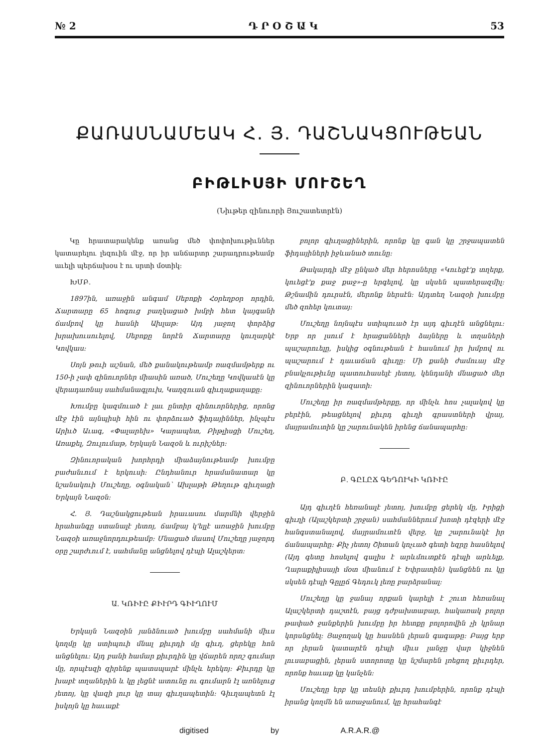№ 2 Դ Ր Օ Շ Ա Կ 53
ՔԱՌԱՍՆԱՄԵԱԿ Հ. Յ. ԴԱՇՆԱԿՑՈՒԹԵԱՆ
ԲԻԹԼԻՍՅԻ ՄՈՒՇԵՂ
(Նիւթեր զինուորի Յուշատետրէն)
Կը հրատարակենք առանց մեծ փոփոխութիւններ կատարելու լեզուին մէջ, որ իր անճարտր շարադրութեամբ աւելի պերճախօս է ու սրտի մօտիկ:
ԽՄԲ.
1897ին, առաջին անգամ Սեբոքի Հօրեղբօր որդին, Ճարտարը 65 հոգուց բաղկացած խմբի հետ կայգանի ճամբով կը հասնի Ախլաթ: Այդ յաջող փորձից խրախուսուելով, Սեբոքը նորէն Ճարտարը կուղարկէ Կովկաս:
Սոյն թուի աշնան, մեծ քանակութեամբ ռազմամթերք ու 150-ի չափ զինուորներ միասին առած, Մուշեղը Կովկասէն կը վերադառնայ սահմանագլուխ, Կաղզուան գիւղաքաղաքը:
Խումբը կազմուած է լաւ ընտիր զինուորներից, որոնց մէջ էին այնպիսի հին ու փորձուած ֆիդայիններ, ինչպէս Արիւծ Աւագ, «Փալարեխ» Կարապետ, Բիթլիսցի Մուշեղ, Առաքել, Զուլումաթ, Երկայն Նազօն և ուրիշներ:
Զինուորական խորհրդի միաձայնութեամբ խումբը բաժանւում է երկուսի: Ընդհանուր հրամանատար կը նշանակուի Մուշեղը, օգնական՝ Ախլաթի Թեղութ գիւղացի Երկայն Նազօն:
Հ. Յ. Դաշնակցութեան իրաւասու մարմնի վերջին հրահանգը ստանալէ յետոյ, ճամբայ կ'ելլէ առաջին խումբը Նազօի առաջնորդութեամբ: Մնացած մասով Մուշեղը յաջորդ օրը շարժւում է, սահմանը անցնելով դէպի Ալաշկերտ:
Ա. ԿՌԻՒԸ ՔԻՒՐԴ ԳԻՒՂՈՒՄ
Երկայն Նազօին յանձնուած խումբը սահմանի միւս կողմը կը ստիպուի մնալ քիւրդի մը գիւղ, ցերեկը հոն անցնելու: Այդ բանի համար քիւրդին կը վճարեն որոշ գումար մը, որպէսզի զիրենք պատսպարէ մինչև երեկոյ: Քիւրդը կը խաբէ տղաներին և կը լեցնէ ատունը ու գումարն էլ առնելուց յետոյ, կը վազի լուր կը տայ գիւղապետին: Գիւղապետն էլ իսկոյն կը հաւաքէ
բոլոր գիւղացիներին, որոնք կը գան կը շրջապատեն ֆիդայիների իջևանած տունը:
Թակարդի մէջ ընկած մեր հերոսները «Կուեցէ'ք տղերք, կուեցէ'ք քաջ քաջ»-ը երգելով, կը սկսեն պատերազմիլ: Թշնամին դուրսէն, մերոնք ներսէն: Այդտեղ Նազօի խումբը մեծ զոհեր կուտայ:
Մուշեղը նոյնպէս ստիպուած էր այդ գիւղէն անցնելու: Երբ որ լսում է հրացանների ձայները և տղաների պաշարուելը, իսկից օգնութեան է հասնում իր խմբով ու պաշարում է դաւաճան գիւղը: Մի քանի ժամուայ մէջ բնակչութիւնը պատուհասելէ յետոյ, կենդանի մնացած մեր զինուորներին կազատի:
Մուշեղը իր ռազմամթերքը, որ մինչև հոս չալակով կը բերէին, թեացնելով քիւրդ գիւղի գրաստների վրայ, մայրամուտին կը շարունակեն իրենց ճանապարհը:
Բ. ԳԸԼԸՃ ԳԵԴՈՒԿԻ ԿՌԻՒԸ
Այդ գիւղէն հեռանալէ յետոյ, խումբը ցերեկ մը, Իրիցի գիւղի (Ալաշկերտի շրջան) սահմաններում խոտի դէզերի մէջ հանգստանալով, մայրամուտէն վերջ, կը շարունակէ իր ճանապարհը: Քիչ յետոյ Շիտան կոչւած գետի եզրը հասնելով (Այդ գետը հոսելով գալիս է արևմուտքէն դէպի արևելք, Ղարաքիլիսայի մօտ միանում է Եփրատին) կանցնեն ու կը սկսեն դէպի Գըլըճ Գեդուկ լեռը բարձրանալ:
Մուշեղը կը ջանայ որքան կարելի է շուտ հեռանալ Ալաշկերտի դաշտէն, բայց դժբախտաբար, հակառակ բոլոր թափած ջանքերին խումբը իր հետքը բոլորովին չի կրնար կորսնցնել: Յաջողակ կը հասնեն լերան գագաթը: Բայց երբ որ լերան կատարէն դէպի միւս լանջը վար կիջնեն լուսաբացին, լերան ստորոտը կը նշմարեն լռեցող քիւրդեր, որոնք հաւաք կը կանչեն:
Մուշեղը երբ կը տեսնի քիւրդ խումբերին, որոնք դէպի իրանց կողմն են առաջանում, կը հրահանգէ
digitised by A.R.A.R.@